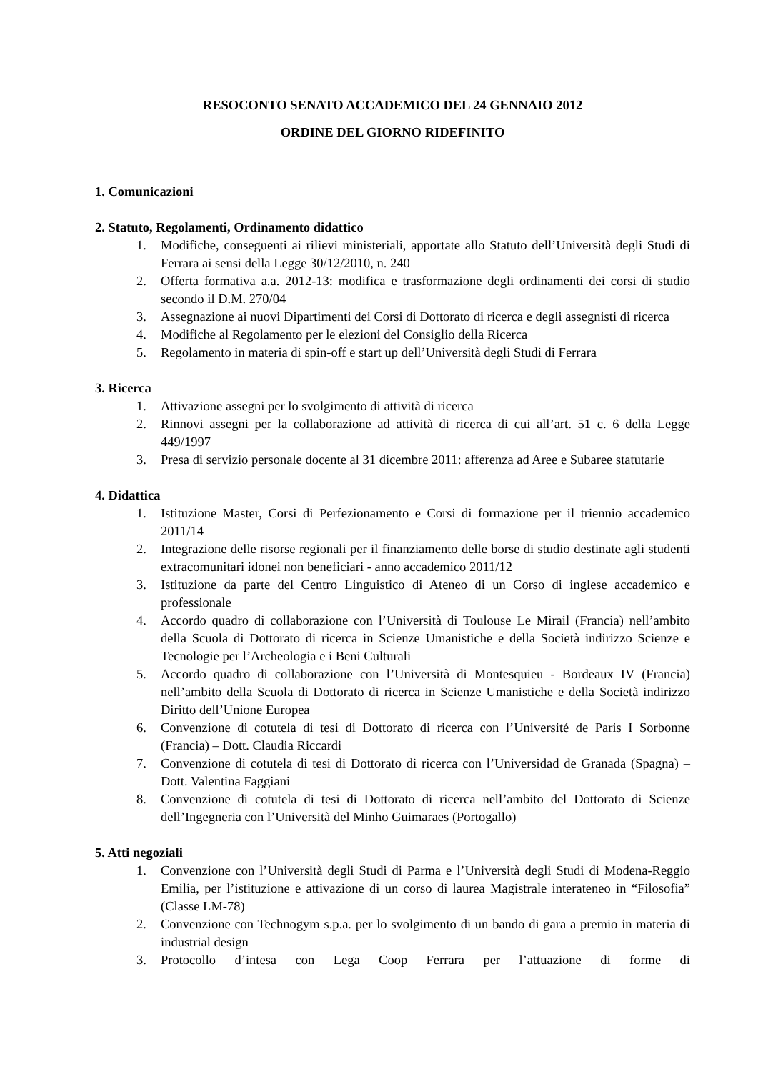RESOCONTO SENATO ACCADEMICO DEL 24 GENNAIO 2012
ORDINE DEL GIORNO RIDEFINITO
1. Comunicazioni
2. Statuto, Regolamenti, Ordinamento didattico
1. Modifiche, conseguenti ai rilievi ministeriali, apportate allo Statuto dell’Università degli Studi di Ferrara ai sensi della Legge 30/12/2010, n. 240
2. Offerta formativa a.a. 2012-13: modifica e trasformazione degli ordinamenti dei corsi di studio secondo il D.M. 270/04
3. Assegnazione ai nuovi Dipartimenti dei Corsi di Dottorato di ricerca e degli assegnisti di ricerca
4. Modifiche al Regolamento per le elezioni del Consiglio della Ricerca
5. Regolamento in materia di spin-off e start up dell’Università degli Studi di Ferrara
3. Ricerca
1. Attivazione assegni per lo svolgimento di attività di ricerca
2. Rinnovi assegni per la collaborazione ad attività di ricerca di cui all’art. 51 c. 6 della Legge 449/1997
3. Presa di servizio personale docente al 31 dicembre 2011: afferenza ad Aree e Subaree statutarie
4. Didattica
1. Istituzione Master, Corsi di Perfezionamento e Corsi di formazione per il triennio accademico 2011/14
2. Integrazione delle risorse regionali per il finanziamento delle borse di studio destinate agli studenti extracomunitari idonei non beneficiari - anno accademico 2011/12
3. Istituzione da parte del Centro Linguistico di Ateneo di un Corso di inglese accademico e professionale
4. Accordo quadro di collaborazione con l’Università di Toulouse Le Mirail (Francia) nell’ambito della Scuola di Dottorato di ricerca in Scienze Umanistiche e della Società indirizzo Scienze e Tecnologie per l’Archeologia e i Beni Culturali
5. Accordo quadro di collaborazione con l’Università di Montesquieu - Bordeaux IV (Francia) nell’ambito della Scuola di Dottorato di ricerca in Scienze Umanistiche e della Società indirizzo Diritto dell’Unione Europea
6. Convenzione di cotutela di tesi di Dottorato di ricerca con l’Université de Paris I Sorbonne (Francia) – Dott. Claudia Riccardi
7. Convenzione di cotutela di tesi di Dottorato di ricerca con l’Universidad de Granada (Spagna) – Dott. Valentina Faggiani
8. Convenzione di cotutela di tesi di Dottorato di ricerca nell’ambito del Dottorato di Scienze dell’Ingegneria con l’Università del Minho Guimaraes (Portogallo)
5. Atti negoziali
1. Convenzione con l’Università degli Studi di Parma e l’Università degli Studi di Modena-Reggio Emilia, per l’istituzione e attivazione di un corso di laurea Magistrale interateneo in “Filosofia” (Classe LM-78)
2. Convenzione con Technogym s.p.a. per lo svolgimento di un bando di gara a premio in materia di industrial design
3. Protocollo d’intesa con Lega Coop Ferrara per l’attuazione di forme di